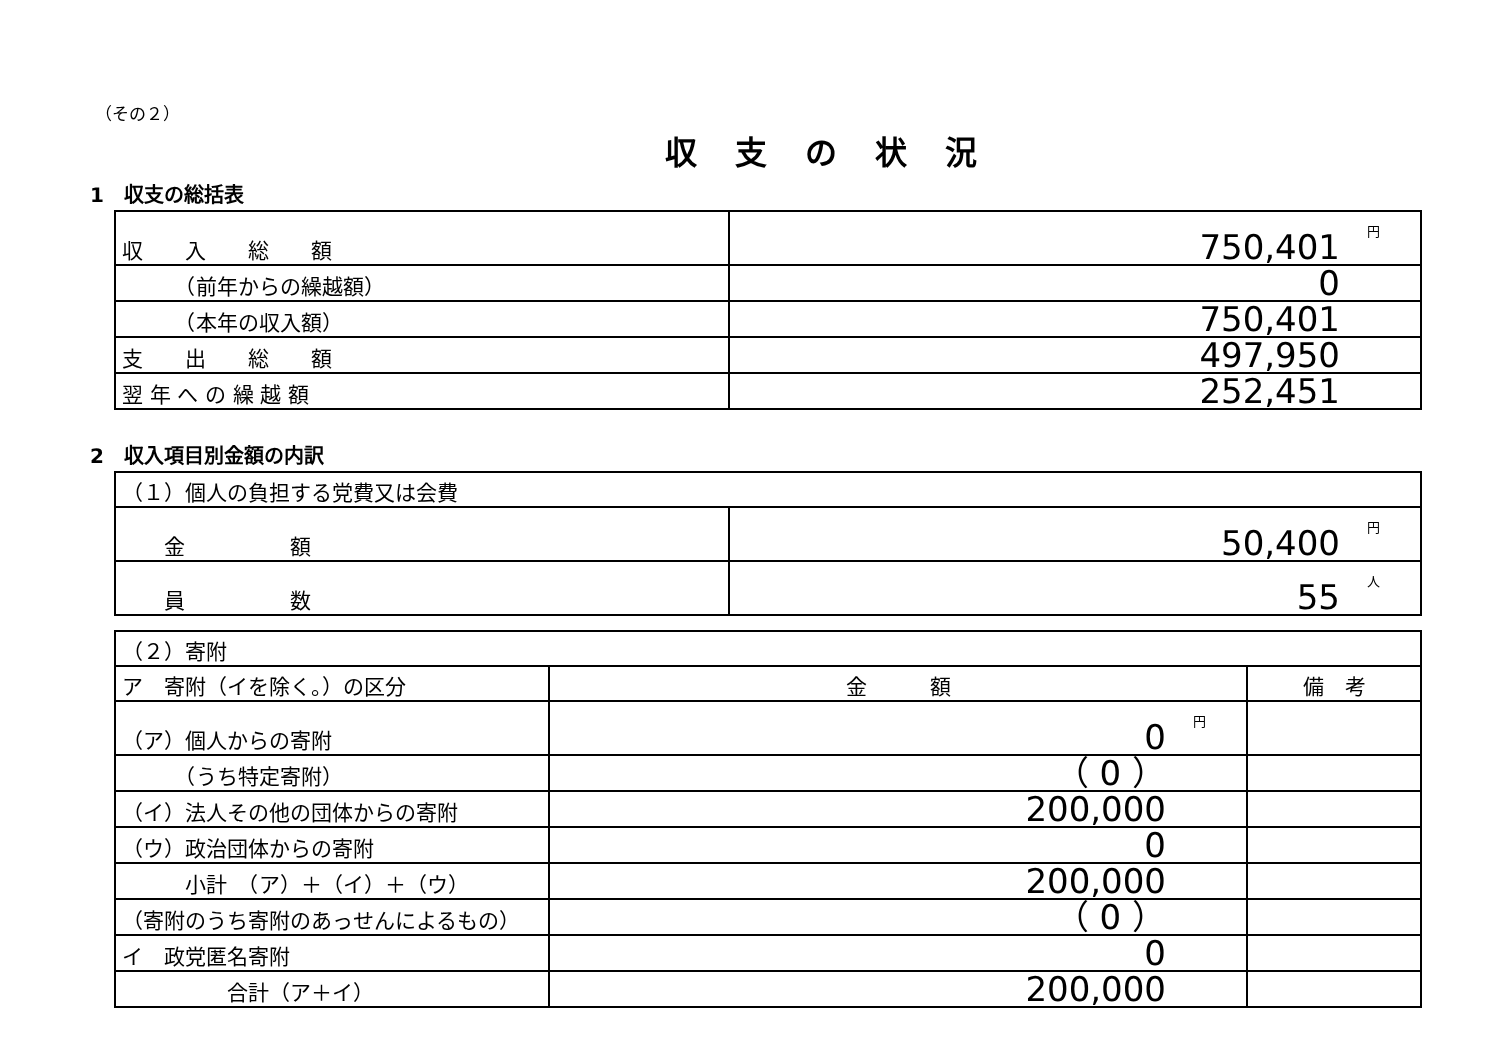（その２）
収支の状況
1　収支の総括表
| 収 入 総 額 | 円 750,401 |
| （前年からの繰越額） | 0 |
| （本年の収入額） | 750,401 |
| 支 出 総 額 | 497,950 |
| 翌 年 へ の 繰 越 額 | 252,451 |
2　収入項目別金額の内訳
| （１）個人の負担する党費又は会費 | |
| 金 額 | 円 50,400 |
| 員 数 | 人 55 |
| （２）寄附 | | |
| ア 寄附（イを除く。）の区分 | 金 額 | 備 考 |
| （ア）個人からの寄附 | 円 0 | |
| （うち特定寄附） | （ 0 ） | |
| （イ）法人その他の団体からの寄附 | 200,000 | |
| （ウ）政治団体からの寄附 | 0 | |
| 小計 （ア）＋（イ）＋（ウ） | 200,000 | |
| （寄附のうち寄附のあっせんによるもの） | （ 0 ） | |
| イ 政党匿名寄附 | 0 | |
| 合計（ア＋イ） | 200,000 | |